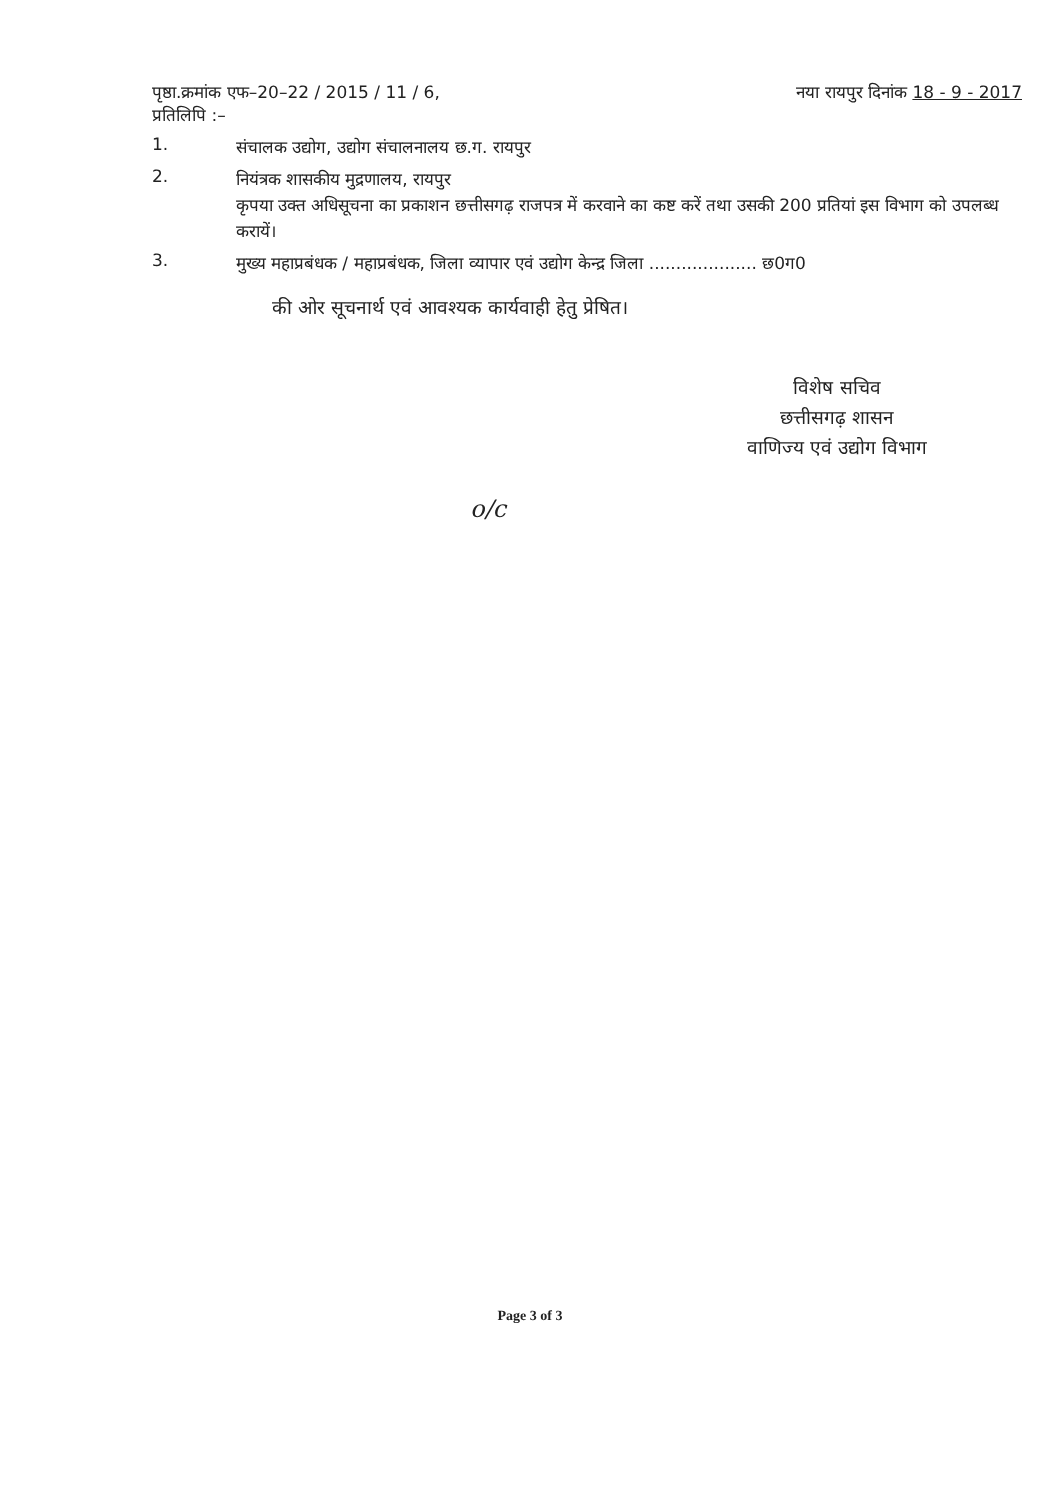पृष्ठा.क्रमांक एफ–20–22 / 2015 / 11 / 6,
प्रतिलिपि :–
नया रायपुर दिनांक 18 - 9 - 2017
1.
संचालक उद्योग, उद्योग संचालनालय छ.ग. रायपुर
2.
नियंत्रक शासकीय मुद्रणालय, रायपुर
कृपया उक्त अधिसूचना का प्रकाशन छत्तीसगढ़ राजपत्र में करवाने का कष्ट करें तथा उसकी 200 प्रतियां इस विभाग को उपलब्ध करायें।
3.
मुख्य महाप्रबंधक / महाप्रबंधक, जिला व्यापार एवं उद्योग केन्द्र जिला .................... छ0ग0
की ओर सूचनार्थ एवं आवश्यक कार्यवाही हेतु प्रेषित।
विशेष सचिव
छत्तीसगढ़ शासन
वाणिज्य एवं उद्योग विभाग
o/c
Page 3 of 3